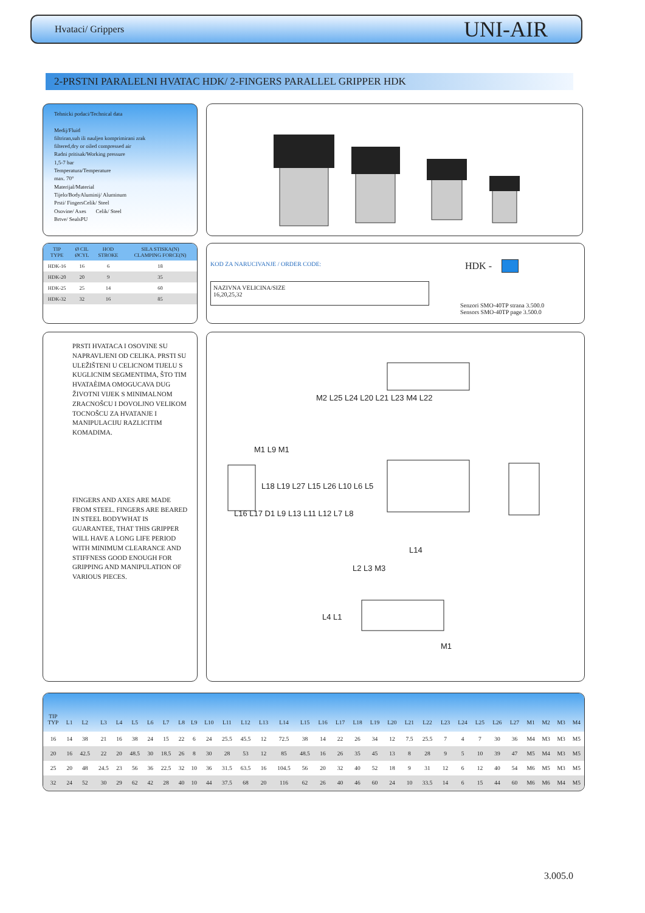Hvataci/ Grippers UNI-AIR
2-PRSTNI PARALELNI HVATAC HDK/ 2-FINGERS PARALLEL GRIPPER HDK
Tehnicki podaci/Technical data
Medij/Fluid
filtriran,suh ili nauljen komprimirani zrak
filtered,dry or oiled compressed air
Radni pritisak/Working pressure
1,5-7 bar
Temperatura/Temperature
max. 70°
Materijal/Material
Tijelo/BodyAluminij/ Aluminum
Prsti/ FingersCelik/ Steel
Osovine/ Axes Celik/ Steel
Brtve/ SealsPU
| TIP TYPE | Ø CIL ØCYL | HOD STROKE | SILA STISKA(N) CLAMPING FORCE(N) |
| --- | --- | --- | --- |
| HDK-16 | 16 | 6 | 18 |
| HDK-20 | 20 | 9 | 35 |
| HDK-25 | 25 | 14 | 60 |
| HDK-32 | 32 | 16 | 85 |
KOD ZA NARUCIVANJE / ORDER CODE:
HDK -
NAZIVNA VELICINA/SIZE
16,20,25,32
Senzori SMO-40TP strana 3.500.0
Sensors SMO-40TP page 3.500.0
PRSTI HVATACA I OSOVINE SU NAPRAVLJENI OD CELIKA. PRSTI SU ULEŽIŠTENI U CELICNOM TIJELU S KUGLICNIM SEGMENTIMA, ŠTO TIM HVATAÈIMA OMOGUCAVA DUG ŽIVOTNI VIJEK S MINIMALNOM ZRACNOŠCU I DOVOLJNO VELIKOM TOCNOŠCU ZA HVATANJE I MANIPULACIJU RAZLICITIM KOMADIMA.
FINGERS AND AXES ARE MADE FROM STEEL. FINGERS ARE BEARED IN STEEL BODYWHAT IS GUARANTEE, THAT THIS GRIPPER WILL HAVE A LONG LIFE PERIOD WITH MINIMUM CLEARANCE AND STIFFNESS GOOD ENOUGH FOR GRIPPING AND MANIPULATION OF VARIOUS PIECES.
M2 L25 L24 L20 L21 L23 M4 L22
M1 L9 M1
L18 L19 L27 L15 L26 L10 L6 L5
L16 L17 D1 L9 L13 L11 L12 L7 L8
L14
L2 L3 M3
L4 L1
M1
| TIP TYP | L1 | L2 | L3 | L4 | L5 | L6 | L7 | L8 | L9 | L10 | L11 | L12 | L13 | L14 | L15 | L16 | L17 | L18 | L19 | L20 | L21 | L22 | L23 | L24 | L25 | L26 | L27 | M1 | M2 | M3 | M4 |
| --- | --- | --- | --- | --- | --- | --- | --- | --- | --- | --- | --- | --- | --- | --- | --- | --- | --- | --- | --- | --- | --- | --- | --- | --- | --- | --- | --- | --- | --- | --- | --- |
| 16 | 14 | 38 | 21 | 16 | 38 | 24 | 15 | 22 | 6 | 24 | 25.5 | 45.5 | 12 | 72.5 | 38 | 14 | 22 | 26 | 34 | 12 | 7.5 | 25.5 | 7 | 4 | 7 | 30 | 36 | M4 | M3 | M3 | M5 |
| 20 | 16 | 42.5 | 22 | 20 | 48.5 | 30 | 18.5 | 26 | 8 | 30 | 28 | 53 | 12 | 85 | 48.5 | 16 | 26 | 35 | 45 | 13 | 8 | 28 | 9 | 5 | 10 | 39 | 47 | M5 | M4 | M3 | M5 |
| 25 | 20 | 48 | 24.5 | 23 | 56 | 36 | 22.5 | 32 | 10 | 36 | 31.5 | 63.5 | 16 | 104.5 | 56 | 20 | 32 | 40 | 52 | 18 | 9 | 31 | 12 | 6 | 12 | 40 | 54 | M6 | M5 | M3 | M5 |
| 32 | 24 | 52 | 30 | 29 | 62 | 42 | 28 | 40 | 10 | 44 | 37.5 | 68 | 20 | 116 | 62 | 26 | 40 | 46 | 60 | 24 | 10 | 33.5 | 14 | 6 | 15 | 44 | 60 | M6 | M6 | M4 | M5 |
3.005.0